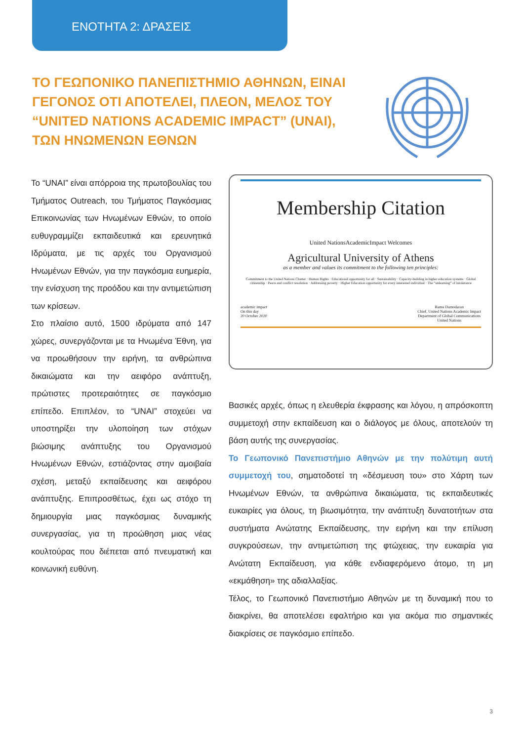ΕΝΟΤΗΤΑ 2: ΔΡΑΣΕΙΣ
ΤΟ ΓΕΩΠΟΝΙΚΟ ΠΑΝΕΠΙΣΤΗΜΙΟ ΑΘΗΝΩΝ, ΕΙΝΑΙ ΓΕΓΟΝΟΣ ΟΤΙ ΑΠΟΤΕΛΕΙ, ΠΛΕΟΝ, ΜΕΛΟΣ ΤΟΥ “UNITED NATIONS ACADEMIC IMPACT” (UNAI), ΤΩΝ ΗΝΩΜΕΝΩΝ ΕΘΝΩΝ
Το “UNAI” είναι απόρροια της πρωτοβουλίας του Τμήματος Outreach, του Τμήματος Παγκόσμιας Επικοινωνίας των Ηνωμένων Εθνών, το οποίο ευθυγραμμίζει εκπαιδευτικά και ερευνητικά Ιδρύματα, με τις αρχές του Οργανισμού Ηνωμένων Εθνών, για την παγκόσμια ευημερία, την ενίσχυση της προόδου και την αντιμετώπιση των κρίσεων.
Στο πλαίσιο αυτό, 1500 ιδρύματα από 147 χώρες, συνεργάζονται με τα Ηνωμένα Έθνη, για να προωθήσουν την ειρήνη, τα ανθρώπινα δικαιώματα και την αειφόρο ανάπτυξη, πρώτιστες προτεραιότητες σε παγκόσμιο επίπεδο. Επιπλέον, το “UNAI” στοχεύει να υποστηρίξει την υλοποίηση των στόχων βιώσιμης ανάπτυξης του Οργανισμού Ηνωμένων Εθνών, εστιάζοντας στην αμοιβαία σχέση, μεταξύ εκπαίδευσης και αειφόρου ανάπτυξης. Επιπροσθέτως, έχει ως στόχο τη δημιουργία μιας παγκόσμιας δυναμικής συνεργασίας, για τη προώθηση μιας νέας κουλτούρας που διέπεται από πνευματική και κοινωνική ευθύνη.
Membership Citation
United NationsAcademicImpact Welcomes
Agricultural University of Athens
as a member and values its commitment to the following ten principles:
Commitment to the United Nations Charter · Human Rights · Educational opportunity for all · Sustainability · Capacity-building in higher education systems · Global citizenship · Peace and conflict resolution · Addressing poverty · Higher Education opportunity for every interested individual · The “unlearning” of intolerance
academic impact
On this day
20 October 2020
Ramu Damodaran
Chief, United Nations Academic Impact
Department of Global Communications
United Nations
Βασικές αρχές, όπως η ελευθερία έκφρασης και λόγου, η απρόσκοπτη συμμετοχή στην εκπαίδευση και ο διάλογος με όλους, αποτελούν τη βάση αυτής της συνεργασίας.
Το Γεωπονικό Πανεπιστήμιο Αθηνών με την πολύτιμη αυτή συμμετοχή του, σηματοδοτεί τη «δέσμευση του» στο Χάρτη των Ηνωμένων Εθνών, τα ανθρώπινα δικαιώματα, τις εκπαιδευτικές ευκαιρίες για όλους, τη βιωσιμότητα, την ανάπτυξη δυνατοτήτων στα συστήματα Ανώτατης Εκπαίδευσης, την ειρήνη και την επίλυση συγκρούσεων, την αντιμετώπιση της φτώχειας, την ευκαιρία για Ανώτατη Εκπαίδευση, για κάθε ενδιαφερόμενο άτομο, τη μη «εκμάθηση» της αδιαλλαξίας.
Τέλος, το Γεωπονικό Πανεπιστήμιο Αθηνών με τη δυναμική που το διακρίνει, θα αποτελέσει εφαλτήριο και για ακόμα πιο σημαντικές διακρίσεις σε παγκόσμιο επίπεδο.
3